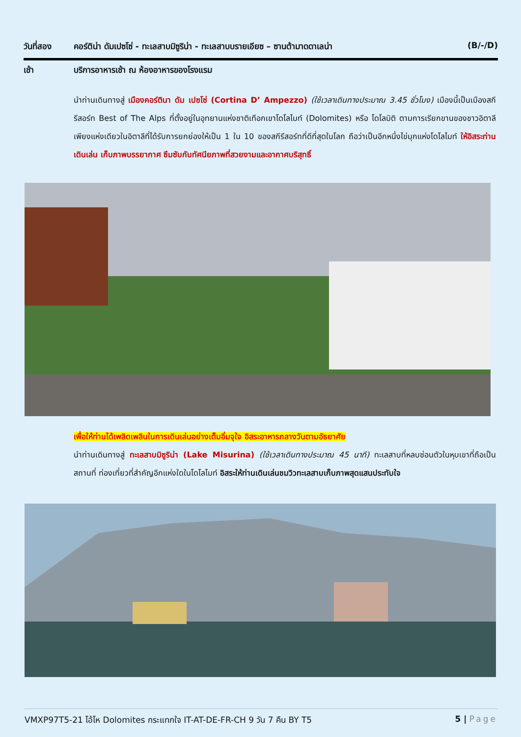วันที่สอง คอร์ติน่า ดัมเปซโซ่ - ทะเลสาบมิซูริน่า - ทะเลสาบบรายเอียซ – ซานต้ามาดดาเลน่า (B/-/D)
เช้า บริการอาหารเช้า ณ ห้องอาหารของโรงแรม
นำท่านเดินทางสู่ เมืองคอร์ตินา ดัม เปซโซ่ (Cortina D’ Ampezzo) (ใช้เวลาเดินทางประมาณ 3.45 ชั่วโมง) เมืองนี้เป็นเมืองสกีรีสอร์ท Best of The Alps ที่ตั้งอยู่ในอุทยานแห่งชาติเทือกเขาโดโลไมท์ (Dolomites) หรือ โดโลมิติ ตามการเรียกขานของชาวอิตาลี เพียงแห่งเดียวในอิตาลีที่ได้รับการยกย่องให้เป็น 1 ใน 10 ของสกีรีสอร์ทที่ดีที่สุดในโลก ถือว่าเป็นอีกหนึ่งไข่มุกแห่งโดโลไมท์ ให้อิสระท่านเดินเล่น เก็บภาพบรรยากาศ ซึมซับกับทัศนียภาพที่สวยงามและอากาศบริสุทธิ์
เพื่อให้ท่านได้เพลิดเพลินในการเดินเล่นอย่างเต็มอิ่มจุใจ อิสระอาหารกลางวันตามอัธยาศัย
นำท่านเดินทางสู่ ทะเลสาบมิซูริน่า (Lake Misurina) (ใช้เวลาเดินทางประมาณ 45 นาที) ทะเลสาบที่หลบซ่อนตัวในหุบเขาที่ถือเป็นสถานที่ ท่องเที่ยวที่สำคัญอีกแห่งใดในโดโลไมท์ อิสระให้ท่านเดินเล่นชมวิวทะเลสาบเก็บภาพสุดแสนประทับใจ
VMXP97T5-21 โอ้โห Dolomites กระแทกใจ IT-AT-DE-FR-CH 9 วัน 7 คืน BY T5 5 | Page